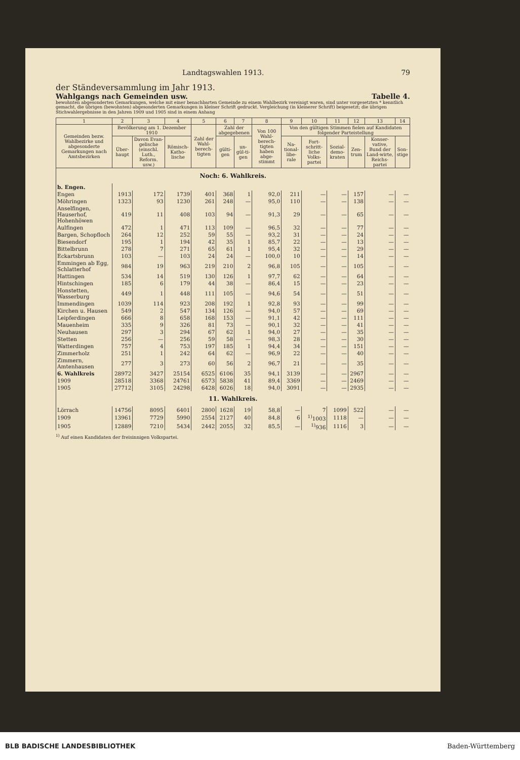Landtagswahlen 1913. 79
der Ständeversammlung im Jahr 1913.
Wahlgangs nach Gemeinden usw. Tabelle 4.
bewohnten abgesonderten Gemarkungen, welche mit einer benachbarten Gemeinde zu einem Wahlbezirk vereinigt waren, sind unter vorgesetzten * kenntlich gemacht, die übrigen (bewohnten) abgesonderten Gemarkungen in kleiner Schrift gedruckt. Vergleichung (in kleinerer Schrift) beigesetzt; die übrigen Stichwahlergebnisse in den Jahren 1909 und 1905 sind in einem Anhang
| 1 | 2 | 3 | 4 | 5 | 6 | 7 | 8 | 9 | 10 | 11 | 12 | 13 | 14 |
| --- | --- | --- | --- | --- | --- | --- | --- | --- | --- | --- | --- | --- | --- |
| Gemeinden bezw. Wahlbezirke und abgesonderte Gemarkungen nach Amtsbezirken | Bevölkerung am 1. Dezember 1910 | | | Zahl der Wahl-berech-tigten | Zahl der abgegebenen | | Von 100 Wahl-berech-tigten haben abge-stimmt | Von den gültigen Stimmen fielen auf Kandidaten folgender Parteistellung | | | | | |
| | Über-haupt | Davon Evan-gelische (einschl. Luth., Reform. usw.) | Römisch-Katho-lische | | gülti-gen | un-gül-ti-gen | | Na-tional-libe-rale | Fort-schritt-liche Volks-partei | Sozial-demo-kraten | Zen-trum | Konser-vative, Bund der Land-wirte, Reichs-partei | Son-stige |
| Noch: 6. Wahlkreis. | | | | | | | | | | | | | |
| b. Engen. | | | | | | | | | | | | | |
| Engen | 1913 | 172 | 1739 | 401 | 368 | 1 | 92,0 | 211 | — | — | 157 | — | — |
| Möhringen | 1323 | 93 | 1230 | 261 | 248 | — | 95,0 | 110 | — | — | 138 | — | — |
| Anselfingen, Hauserhof, Hohenhöwen | 419 | 11 | 408 | 103 | 94 | — | 91,3 | 29 | — | — | 65 | — | — |
| Aulfingen | 472 | 1 | 471 | 113 | 109 | — | 96,5 | 32 | — | — | 77 | — | — |
| Bargen, Schopfloch | 264 | 12 | 252 | 59 | 55 | — | 93,2 | 31 | — | — | 24 | — | — |
| Biesendorf | 195 | 1 | 194 | 42 | 35 | 1 | 85,7 | 22 | — | — | 13 | — | — |
| Bittelbrunn | 278 | 7 | 271 | 65 | 61 | 1 | 95,4 | 32 | — | — | 29 | — | — |
| Eckartsbrunn | 103 | — | 103 | 24 | 24 | — | 100,0 | 10 | — | — | 14 | — | — |
| Emmingen ab Egg, Schlatterhof | 984 | 19 | 963 | 219 | 210 | 2 | 96,8 | 105 | — | — | 105 | — | — |
| Hattingen | 534 | 14 | 519 | 130 | 126 | 1 | 97,7 | 62 | — | — | 64 | — | — |
| Hintschingen | 185 | 6 | 179 | 44 | 38 | — | 86,4 | 15 | — | — | 23 | — | — |
| Honstetten, Wasserburg | 449 | 1 | 448 | 111 | 105 | — | 94,6 | 54 | — | — | 51 | — | — |
| Immendingen | 1039 | 114 | 923 | 208 | 192 | 1 | 92,8 | 93 | — | — | 99 | — | — |
| Kirchen u. Hausen | 549 | 2 | 547 | 134 | 126 | — | 94,0 | 57 | — | — | 69 | — | — |
| Leipferdingen | 666 | 8 | 658 | 168 | 153 | — | 91,1 | 42 | — | — | 111 | — | — |
| Mauenheim | 335 | 9 | 326 | 81 | 73 | — | 90,1 | 32 | — | — | 41 | — | — |
| Neuhausen | 297 | 3 | 294 | 67 | 62 | 1 | 94,0 | 27 | — | — | 35 | — | — |
| Stetten | 256 | — | 256 | 59 | 58 | — | 98,3 | 28 | — | — | 30 | — | — |
| Watterdingen | 757 | 4 | 753 | 197 | 185 | 1 | 94,4 | 34 | — | — | 151 | — | — |
| Zimmerholz | 251 | 1 | 242 | 64 | 62 | — | 96,9 | 22 | — | — | 40 | — | — |
| Zimmern, Amtenhausen | 277 | 3 | 273 | 60 | 56 | 2 | 96,7 | 21 | — | — | 35 | — | — |
| 6. Wahlkreis | 28972 | 3427 | 25154 | 6525 | 6106 | 35 | 94,1 | 3139 | — | — | 2967 | — | — |
| 1909 | 28518 | 3368 | 24761 | 6573 | 5838 | 41 | 89,4 | 3369 | — | — | 2469 | — | — |
| 1905 | 27712 | 3105 | 24298 | 6428 | 6026 | 18 | 94,0 | 3091 | — | — | 2935 | — | — |
| 11. Wahlkreis. | | | | | | | | | | | | | |
| Lörrach | 14756 | 8095 | 6401 | 2800 | 1628 | 19 | 58,8 | — | 7 | 1099 | 522 | — | — |
| 1909 | 13961 | 7729 | 5990 | 2554 | 2127 | 40 | 84,8 | 6 | <sup>1)</sup> 1003 | 1118 | — | — | — |
| 1905 | 12889 | 7210 | 5434 | 2442 | 2055 | 32 | 85,5 | — | <sup>1)</sup> 936 | 1116 | 3 | — | — |
<sup>1)</sup> Auf einen Kandidaten der freisinnigen Volkspartei.
BLB BADISCHE LANDESBIBLIOTHEK Baden-Württemberg